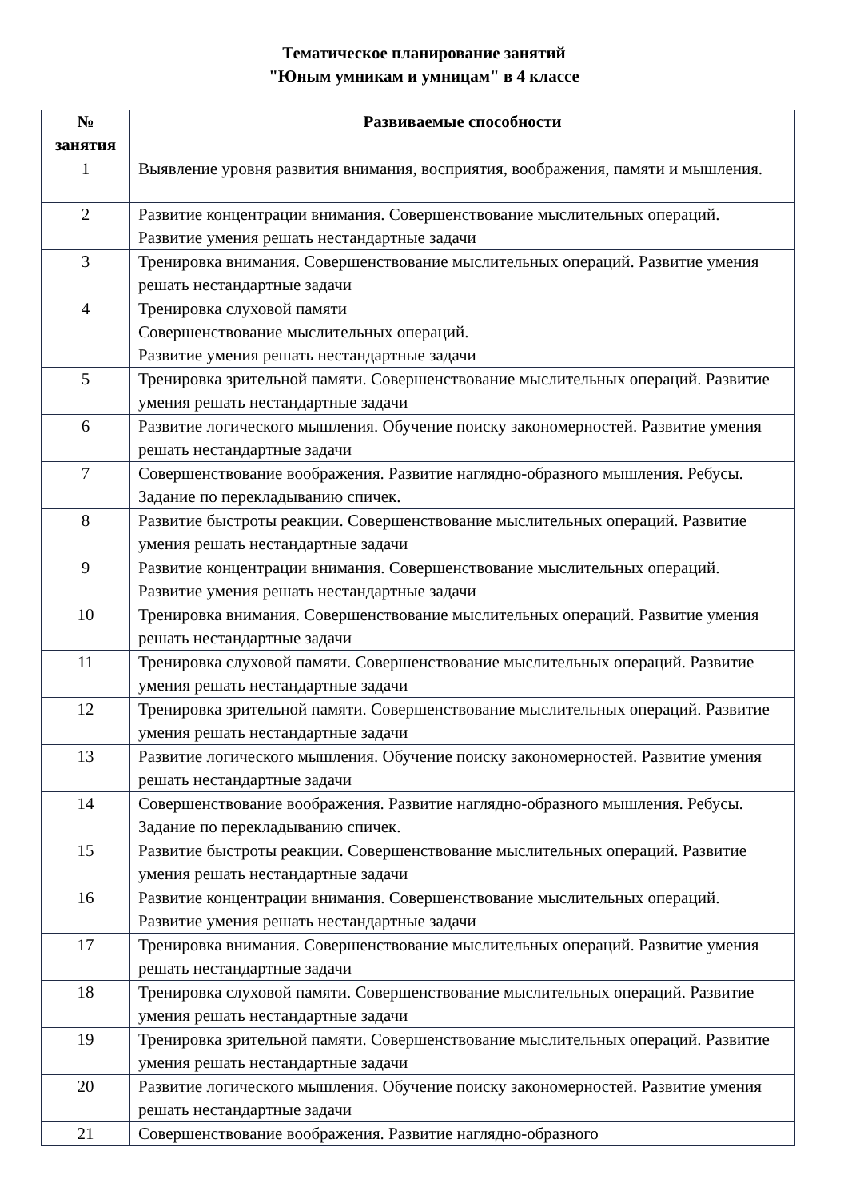Тематическое планирование занятий
"Юным умникам и умницам" в 4 классе
| № занятия | Развиваемые способности |
| --- | --- |
| 1 | Выявление уровня развития внимания, восприятия, воображения, памяти и мышления. |
| 2 | Развитие концентрации внимания. Совершенствование мыслительных операций. Развитие умения решать нестандартные задачи |
| 3 | Тренировка внимания. Совершенствование мыслительных операций. Развитие умения решать нестандартные задачи |
| 4 | Тренировка слуховой памяти Совершенствование мыслительных операций. Развитие умения решать нестандартные задачи |
| 5 | Тренировка зрительной памяти. Совершенствование мыслительных операций. Развитие умения решать нестандартные задачи |
| 6 | Развитие логического мышления. Обучение поиску закономерностей. Развитие умения решать нестандартные задачи |
| 7 | Совершенствование воображения. Развитие наглядно-образного мышления. Ребусы. Задание по перекладыванию спичек. |
| 8 | Развитие быстроты реакции. Совершенствование мыслительных операций. Развитие умения решать нестандартные задачи |
| 9 | Развитие концентрации внимания. Совершенствование мыслительных операций. Развитие умения решать нестандартные задачи |
| 10 | Тренировка внимания. Совершенствование мыслительных операций. Развитие умения решать нестандартные задачи |
| 11 | Тренировка слуховой памяти. Совершенствование мыслительных операций. Развитие умения решать нестандартные задачи |
| 12 | Тренировка зрительной памяти. Совершенствование мыслительных операций. Развитие умения решать нестандартные задачи |
| 13 | Развитие логического мышления. Обучение поиску закономерностей. Развитие умения решать нестандартные задачи |
| 14 | Совершенствование воображения. Развитие наглядно-образного мышления. Ребусы. Задание по перекладыванию спичек. |
| 15 | Развитие быстроты реакции. Совершенствование мыслительных операций. Развитие умения решать нестандартные задачи |
| 16 | Развитие концентрации внимания. Совершенствование мыслительных операций. Развитие умения решать нестандартные задачи |
| 17 | Тренировка внимания. Совершенствование мыслительных операций. Развитие умения решать нестандартные задачи |
| 18 | Тренировка слуховой памяти. Совершенствование мыслительных операций. Развитие умения решать нестандартные задачи |
| 19 | Тренировка зрительной памяти. Совершенствование мыслительных операций. Развитие умения решать нестандартные задачи |
| 20 | Развитие логического мышления. Обучение поиску закономерностей. Развитие умения решать нестандартные задачи |
| 21 | Совершенствование воображения. Развитие наглядно-образного |